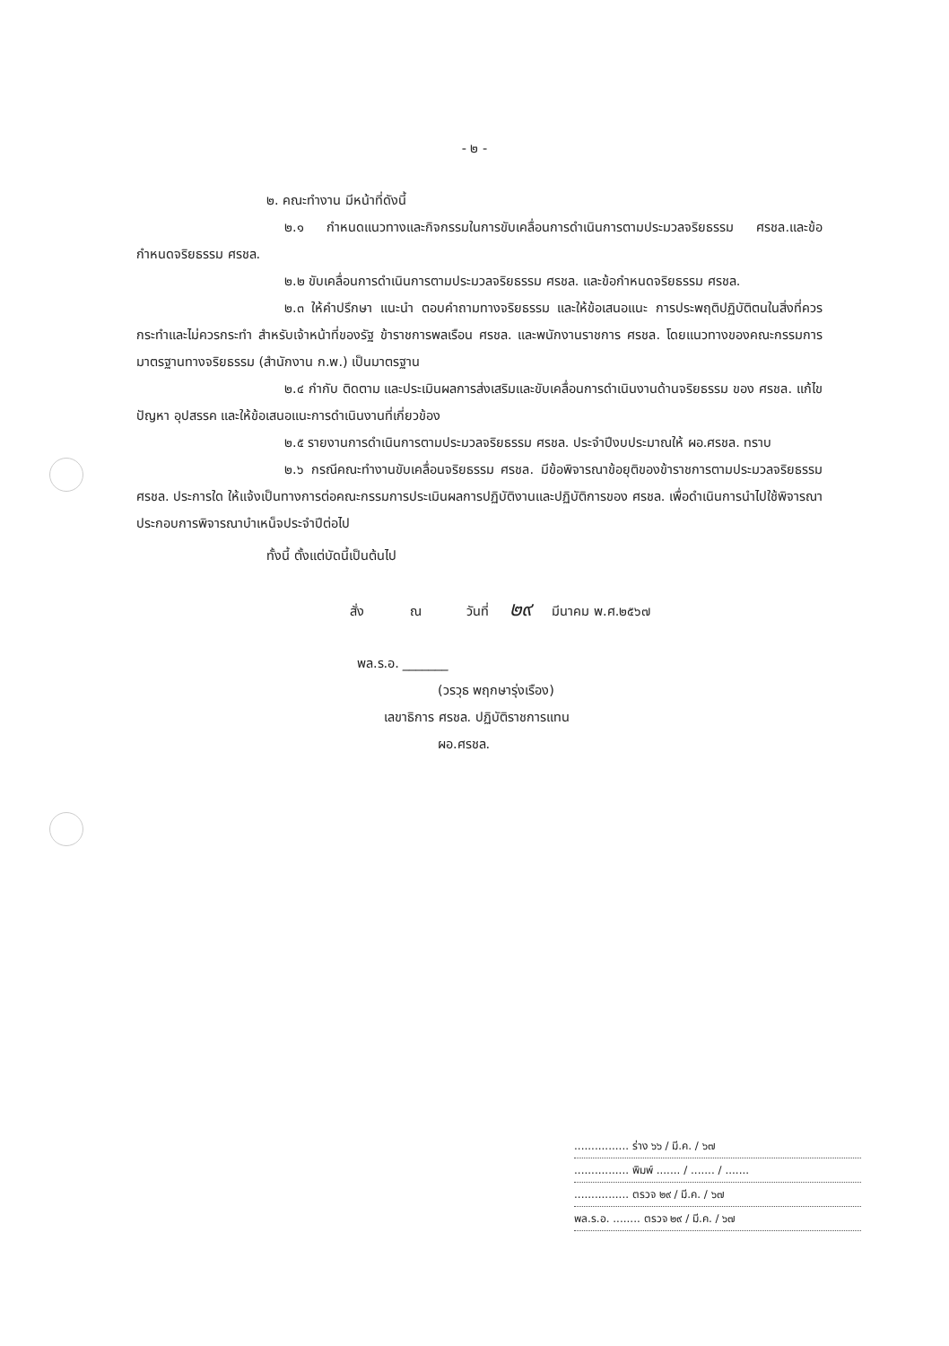- ๒ -
๒. คณะทำงาน มีหน้าที่ดังนี้
๒.๑ กำหนดแนวทางและกิจกรรมในการขับเคลื่อนการดำเนินการตามประมวลจริยธรรม ศรชล.และข้อกำหนดจริยธรรม ศรชล.
๒.๒ ขับเคลื่อนการดำเนินการตามประมวลจริยธรรม ศรชล. และข้อกำหนดจริยธรรม ศรชล.
๒.๓ ให้คำปรึกษา แนะนำ ตอบคำถามทางจริยธรรม และให้ข้อเสนอแนะ การประพฤติปฏิบัติตนในสิ่งที่ควรกระทำและไม่ควรกระทำ สำหรับเจ้าหน้าที่ของรัฐ ข้าราชการพลเรือน ศรชล. และพนักงานราชการ ศรชล. โดยแนวทางของคณะกรรมการมาตรฐานทางจริยธรรม (สำนักงาน ก.พ.) เป็นมาตรฐาน
๒.๔ กำกับ ติดตาม และประเมินผลการส่งเสริมและขับเคลื่อนการดำเนินงานด้านจริยธรรม ของ ศรชล. แก้ไขปัญหา อุปสรรค และให้ข้อเสนอแนะการดำเนินงานที่เกี่ยวข้อง
๒.๕ รายงานการดำเนินการตามประมวลจริยธรรม ศรชล. ประจำปีงบประมาณให้ ผอ.ศรชล. ทราบ
๒.๖ กรณีคณะทำงานขับเคลื่อนจริยธรรม ศรชล. มีข้อพิจารณาข้อยุติของข้าราชการตามประมวลจริยธรรม ศรชล. ประการใด ให้แจ้งเป็นทางการต่อคณะกรรมการประเมินผลการปฏิบัติงานและปฏิบัติการของ ศรชล. เพื่อดำเนินการนำไปใช้พิจารณาประกอบการพิจารณาบำเหน็จประจำปีต่อไป
ทั้งนี้ ตั้งแต่บัดนี้เป็นต้นไป
สั่ง ณ วันที่ ๒๙ มีนาคม พ.ศ.๒๕๖๗
พล.ร.อ. _______
(วรวุธ พฤกษารุ่งเรือง)
เลขาธิการ ศรชล. ปฏิบัติราชการแทน
ผอ.ศรชล.
................ ร่าง ๖๖ / มี.ค. / ๖๗
................ พิมพ์ ....... / ....... / .......
................ ตรวจ ๒๙ / มี.ค. / ๖๗
พล.ร.อ. ........ ตรวจ ๒๙ / มี.ค. / ๖๗